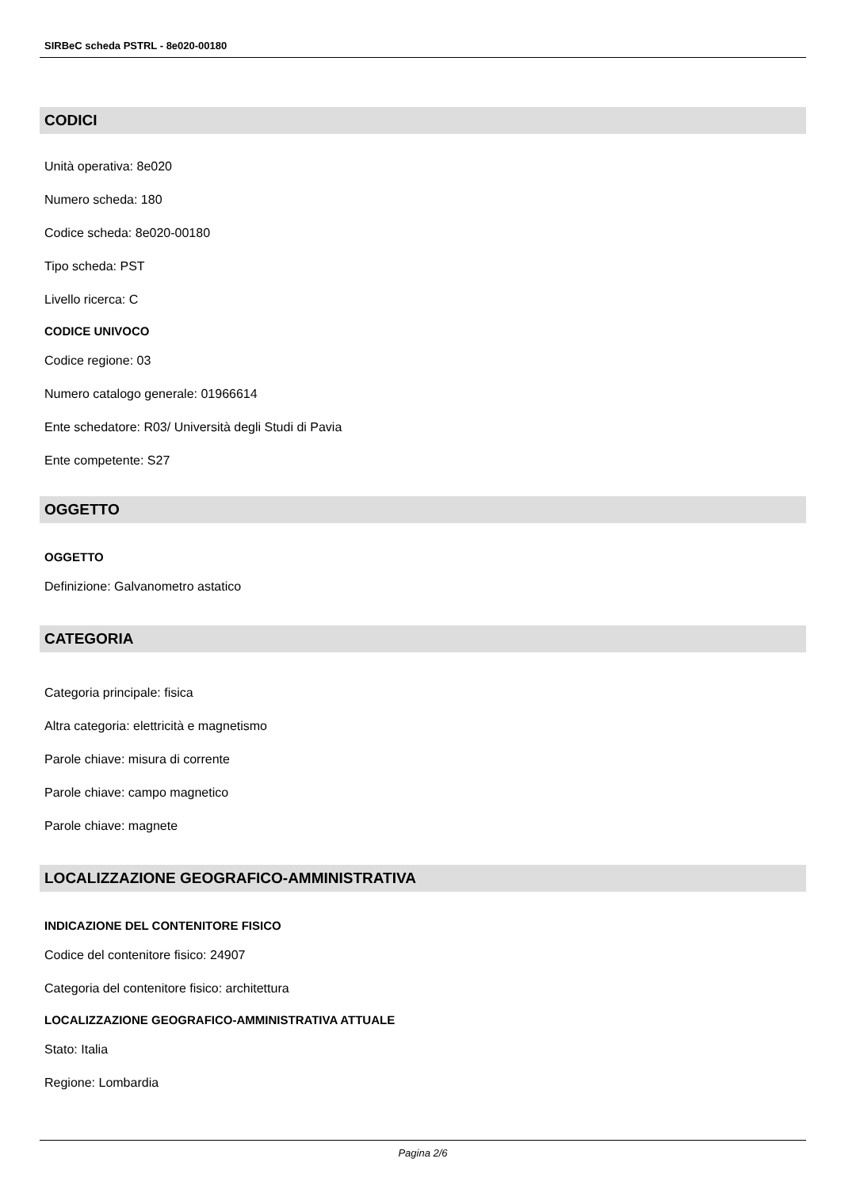SIRBeC scheda PSTRL - 8e020-00180
CODICI
Unità operativa: 8e020
Numero scheda: 180
Codice scheda: 8e020-00180
Tipo scheda: PST
Livello ricerca: C
CODICE UNIVOCO
Codice regione: 03
Numero catalogo generale: 01966614
Ente schedatore: R03/ Università degli Studi di Pavia
Ente competente: S27
OGGETTO
OGGETTO
Definizione: Galvanometro astatico
CATEGORIA
Categoria principale: fisica
Altra categoria: elettricità e magnetismo
Parole chiave: misura di corrente
Parole chiave: campo magnetico
Parole chiave: magnete
LOCALIZZAZIONE GEOGRAFICO-AMMINISTRATIVA
INDICAZIONE DEL CONTENITORE FISICO
Codice del contenitore fisico: 24907
Categoria del contenitore fisico: architettura
LOCALIZZAZIONE GEOGRAFICO-AMMINISTRATIVA ATTUALE
Stato: Italia
Regione: Lombardia
Pagina 2/6